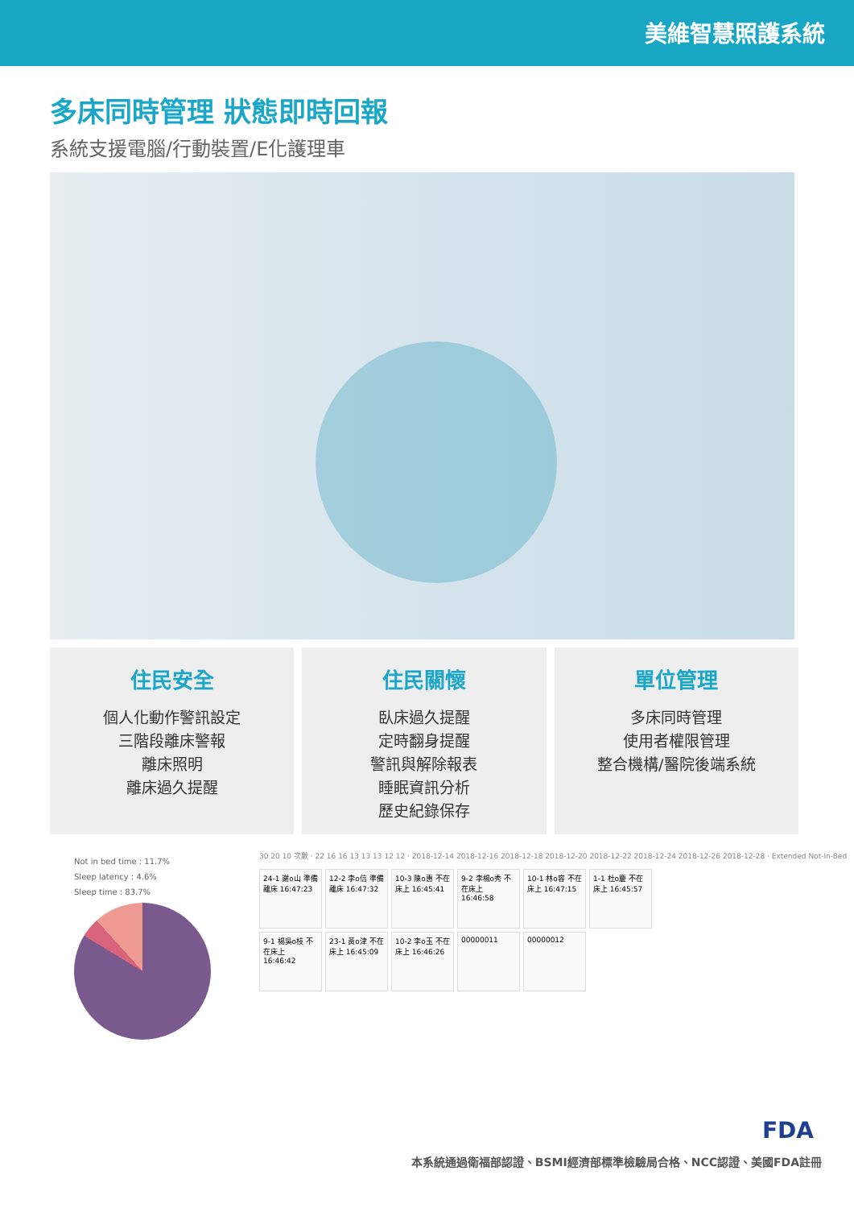美維智慧照護系統
多床同時管理 狀態即時回報
系統支援電腦/行動裝置/E化護理車
住民安全
個人化動作警訊設定
三階段離床警報
離床照明
離床過久提醒
住民關懷
臥床過久提醒
定時翻身提醒
警訊與解除報表
睡眠資訊分析
歷史紀錄保存
單位管理
多床同時管理
使用者權限管理
整合機構/醫院後端系統
Not in bed time : 11.7%
Sleep latency : 4.6%
Sleep time : 83.7%
30 20 10 次數 · 22 16 16 13 13 13 12 12 · 2018-12-14 2018-12-16 2018-12-18 2018-12-20 2018-12-22 2018-12-24 2018-12-26 2018-12-28 · Extended Not-In-Bed
24-1 謝o山 準備離床 16:47:23
12-2 李o信 準備離床 16:47:32
10-3 陳o惠 不在床上 16:45:41
9-2 李楊o秀 不在床上 16:46:58
10-1 林o容 不在床上 16:47:15
1-1 杜o慶 不在床上 16:45:57
9-1 楊吳o枝 不在床上 16:46:42
23-1 黃o津 不在床上 16:45:09
10-2 李o玉 不在床上 16:46:26
00000011
00000012
FDA
本系統通過衛福部認證、BSMI經濟部標準檢驗局合格、NCC認證、美國FDA註冊